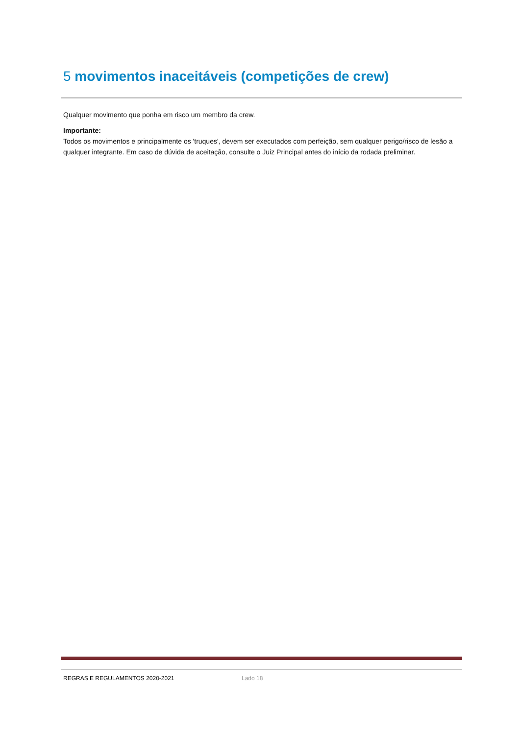5 movimentos inaceitáveis (competições de crew)
Qualquer movimento que ponha em risco um membro da crew.
Importante:
Todos os movimentos e principalmente os 'truques', devem ser executados com perfeição, sem qualquer perigo/risco de lesão a qualquer integrante. Em caso de dúvida de aceitação, consulte o Juiz Principal antes do início da rodada preliminar.
REGRAS E REGULAMENTOS 2020-2021 Lado 18